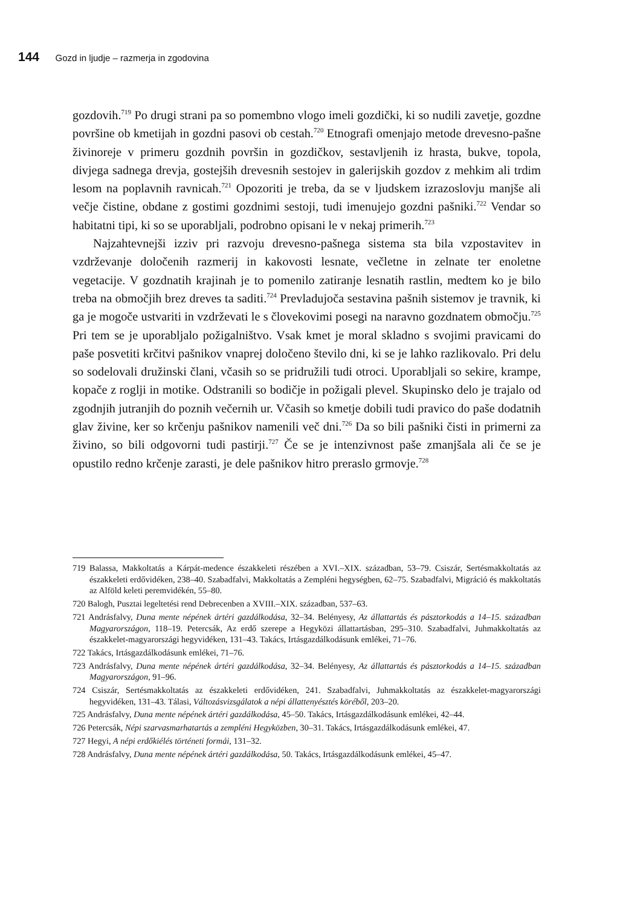144 Gozd in ljudje – razmerja in zgodovina
gozdovih.<sup>719</sup> Po drugi strani pa so pomembno vlogo imeli gozdički, ki so nudili zavetje, gozdne površine ob kmetijah in gozdni pasovi ob cestah.<sup>720</sup> Etnografi omenjajo metode drevesno-pašne živinoreje v primeru gozdnih površin in gozdičkov, sestavljenih iz hrasta, bukve, topola, divjega sadnega drevja, gostejših drevesnih sestojev in galerijskih gozdov z mehkim ali trdim lesom na poplavnih ravnicah.<sup>721</sup> Opozoriti je treba, da se v ljudskem izrazoslovju manjše ali večje čistine, obdane z gostimi gozdnimi sestoji, tudi imenujejo gozdni pašniki.<sup>722</sup> Vendar so habitatni tipi, ki so se uporabljali, podrobno opisani le v nekaj primerih.<sup>723</sup>
Najzahtevnejši izziv pri razvoju drevesno-pašnega sistema sta bila vzpostavitev in vzdrževanje določenih razmerij in kakovosti lesnate, večletne in zelnate ter enoletne vegetacije. V gozdnatih krajinah je to pomenilo zatiranje lesnatih rastlin, medtem ko je bilo treba na območjih brez dreves ta saditi.<sup>724</sup> Prevladujoča sestavina pašnih sistemov je travnik, ki ga je mogoče ustvariti in vzdrževati le s človekovimi posegi na naravno gozdnatem območju.<sup>725</sup> Pri tem se je uporabljalo požigalništvo. Vsak kmet je moral skladno s svojimi pravicami do paše posvetiti krčitvi pašnikov vnaprej določeno število dni, ki se je lahko razlikovalo. Pri delu so sodelovali družinski člani, včasih so se pridružili tudi otroci. Uporabljali so sekire, krampe, kopače z roglji in motike. Odstranili so bodičje in požigali plevel. Skupinsko delo je trajalo od zgodnjih jutranjih do poznih večernih ur. Včasih so kmetje dobili tudi pravico do paše dodatnih glav živine, ker so krčenju pašnikov namenili več dni.<sup>726</sup> Da so bili pašniki čisti in primerni za živino, so bili odgovorni tudi pastirji.<sup>727</sup> Če se je intenzivnost paše zmanjšala ali če se je opustilo redno krčenje zarasti, je dele pašnikov hitro preraslo grmovje.<sup>728</sup>
719 Balassa, Makkoltatás a Kárpát-medence északkeleti részében a XVI.–XIX. században, 53–79. Csiszár, Sertésmakkoltatás az északkeleti erdővidéken, 238–40. Szabadfalvi, Makkoltatás a Zempléni hegységben, 62–75. Szabadfalvi, Migráció és makkoltatás az Alföld keleti peremvidékén, 55–80.
720 Balogh, Pusztai legeltetési rend Debrecenben a XVIII.–XIX. században, 537–63.
721 Andrásfalvy, Duna mente népének ártéri gazdálkodása, 32–34. Belényesy, Az állattartás és pásztorkodás a 14–15. században Magyarországon, 118–19. Petercsák, Az erdő szerepe a Hegyközi állattartásban, 295–310. Szabadfalvi, Juhmakkoltatás az északkelet-magyarországi hegyvidéken, 131–43. Takács, Irtásgazdálkodásunk emlékei, 71–76.
722 Takács, Irtásgazdálkodásunk emlékei, 71–76.
723 Andrásfalvy, Duna mente népének ártéri gazdálkodása, 32–34. Belényesy, Az állattartás és pásztorkodás a 14–15. században Magyarországon, 91–96.
724 Csiszár, Sertésmakkoltatás az északkeleti erdővidéken, 241. Szabadfalvi, Juhmakkoltatás az északkelet-magyarországi hegyvidéken, 131–43. Tálasi, Változásvizsgálatok a népi állattenyésztés köréből, 203–20.
725 Andrásfalvy, Duna mente népének ártéri gazdálkodása, 45–50. Takács, Irtásgazdálkodásunk emlékei, 42–44.
726 Petercsák, Népi szarvasmarhatartás a zempléni Hegyközben, 30–31. Takács, Irtásgazdálkodásunk emlékei, 47.
727 Hegyi, A népi erdőkiélés történeti formái, 131–32.
728 Andrásfalvy, Duna mente népének ártéri gazdálkodása, 50. Takács, Irtásgazdálkodásunk emlékei, 45–47.